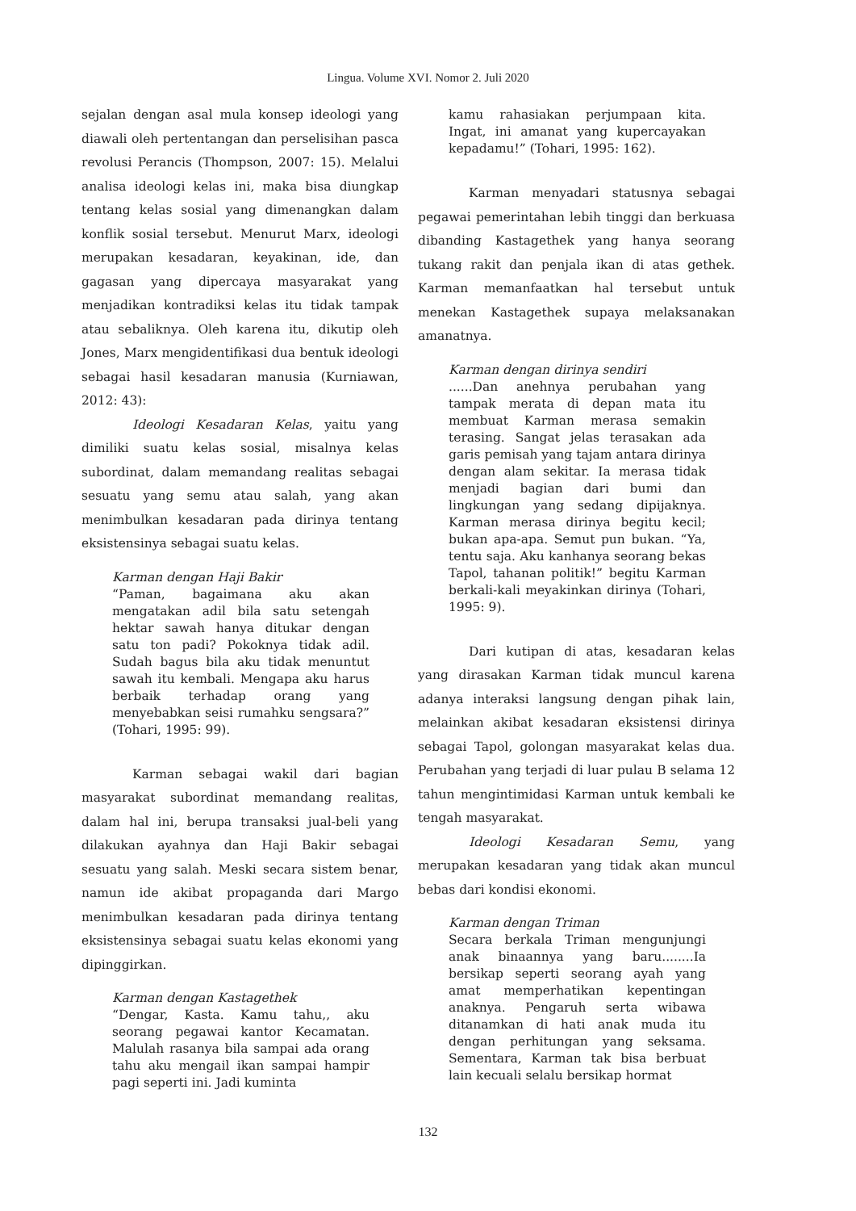Lingua. Volume XVI. Nomor 2. Juli 2020
sejalan dengan asal mula konsep ideologi yang diawali oleh pertentangan dan perselisihan pasca revolusi Perancis (Thompson, 2007: 15). Melalui analisa ideologi kelas ini, maka bisa diungkap tentang kelas sosial yang dimenangkan dalam konflik sosial tersebut. Menurut Marx, ideologi merupakan kesadaran, keyakinan, ide, dan gagasan yang dipercaya masyarakat yang menjadikan kontradiksi kelas itu tidak tampak atau sebaliknya. Oleh karena itu, dikutip oleh Jones, Marx mengidentifikasi dua bentuk ideologi sebagai hasil kesadaran manusia (Kurniawan, 2012: 43):
Ideologi Kesadaran Kelas, yaitu yang dimiliki suatu kelas sosial, misalnya kelas subordinat, dalam memandang realitas sebagai sesuatu yang semu atau salah, yang akan menimbulkan kesadaran pada dirinya tentang eksistensinya sebagai suatu kelas.
Karman dengan Haji Bakir
“Paman, bagaimana aku akan mengatakan adil bila satu setengah hektar sawah hanya ditukar dengan satu ton padi? Pokoknya tidak adil. Sudah bagus bila aku tidak menuntut sawah itu kembali. Mengapa aku harus berbaik terhadap orang yang menyebabkan seisi rumahku sengsara?” (Tohari, 1995: 99).
Karman sebagai wakil dari bagian masyarakat subordinat memandang realitas, dalam hal ini, berupa transaksi jual-beli yang dilakukan ayahnya dan Haji Bakir sebagai sesuatu yang salah. Meski secara sistem benar, namun ide akibat propaganda dari Margo menimbulkan kesadaran pada dirinya tentang eksistensinya sebagai suatu kelas ekonomi yang dipinggirkan.
Karman dengan Kastagethek
“Dengar, Kasta. Kamu tahu,, aku seorang pegawai kantor Kecamatan. Malulah rasanya bila sampai ada orang tahu aku mengail ikan sampai hampir pagi seperti ini. Jadi kuminta
kamu rahasiakan perjumpaan kita. Ingat, ini amanat yang kupercayakan kepadamu!” (Tohari, 1995: 162).
Karman menyadari statusnya sebagai pegawai pemerintahan lebih tinggi dan berkuasa dibanding Kastagethek yang hanya seorang tukang rakit dan penjala ikan di atas gethek. Karman memanfaatkan hal tersebut untuk menekan Kastagethek supaya melaksanakan amanatnya.
Karman dengan dirinya sendiri......Dan anehnya perubahan yang tampak merata di depan mata itu membuat Karman merasa semakin terasing. Sangat jelas terasakan ada garis pemisah yang tajam antara dirinya dengan alam sekitar. Ia merasa tidak menjadi bagian dari bumi dan lingkungan yang sedang dipijaknya. Karman merasa dirinya begitu kecil; bukan apa-apa. Semut pun bukan. “Ya, tentu saja. Aku kanhanya seorang bekas Tapol, tahanan politik!” begitu Karman berkali-kali meyakinkan dirinya (Tohari, 1995: 9).
Dari kutipan di atas, kesadaran kelas yang dirasakan Karman tidak muncul karena adanya interaksi langsung dengan pihak lain, melainkan akibat kesadaran eksistensi dirinya sebagai Tapol, golongan masyarakat kelas dua. Perubahan yang terjadi di luar pulau B selama 12 tahun mengintimidasi Karman untuk kembali ke tengah masyarakat.
Ideologi Kesadaran Semu, yang merupakan kesadaran yang tidak akan muncul bebas dari kondisi ekonomi.
Karman dengan Triman
Secara berkala Triman mengunjungi anak binaannya yang baru........Ia bersikap seperti seorang ayah yang amat memperhatikan kepentingan anaknya. Pengaruh serta wibawa ditanamkan di hati anak muda itu dengan perhitungan yang seksama. Sementara, Karman tak bisa berbuat lain kecuali selalu bersikap hormat
132